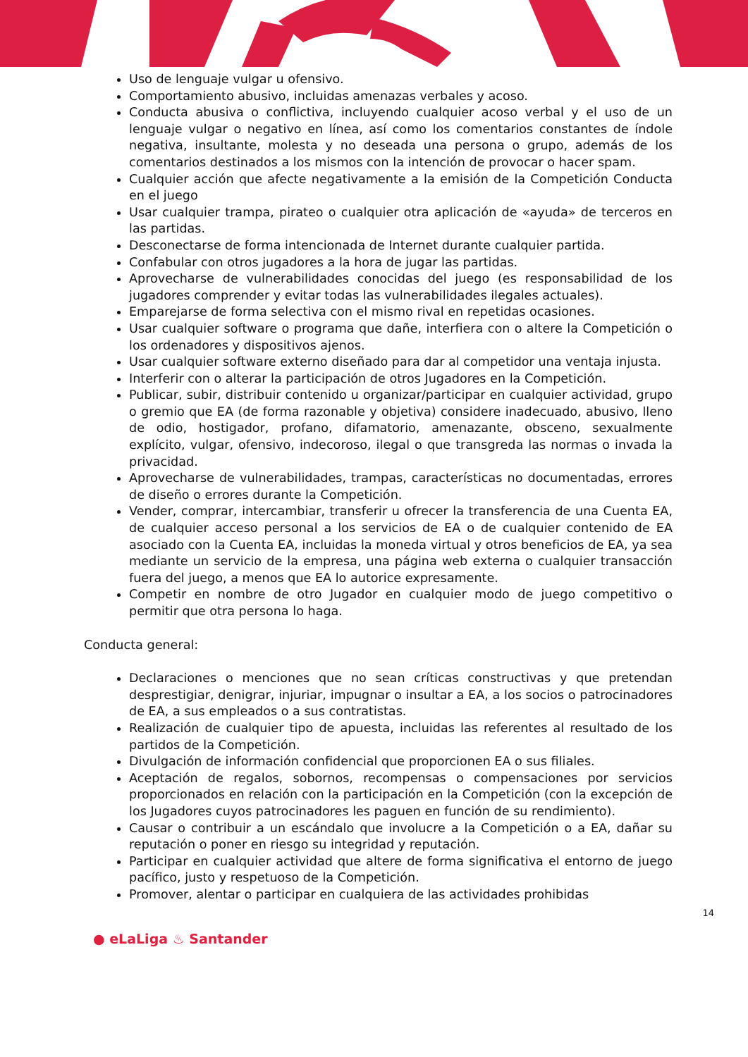Uso de lenguaje vulgar u ofensivo.
Comportamiento abusivo, incluidas amenazas verbales y acoso.
Conducta abusiva o conflictiva, incluyendo cualquier acoso verbal y el uso de un lenguaje vulgar o negativo en línea, así como los comentarios constantes de índole negativa, insultante, molesta y no deseada una persona o grupo, además de los comentarios destinados a los mismos con la intención de provocar o hacer spam.
Cualquier acción que afecte negativamente a la emisión de la Competición Conducta en el juego
Usar cualquier trampa, pirateo o cualquier otra aplicación de «ayuda» de terceros en las partidas.
Desconectarse de forma intencionada de Internet durante cualquier partida.
Confabular con otros jugadores a la hora de jugar las partidas.
Aprovecharse de vulnerabilidades conocidas del juego (es responsabilidad de los jugadores comprender y evitar todas las vulnerabilidades ilegales actuales).
Emparejarse de forma selectiva con el mismo rival en repetidas ocasiones.
Usar cualquier software o programa que dañe, interfiera con o altere la Competición o los ordenadores y dispositivos ajenos.
Usar cualquier software externo diseñado para dar al competidor una ventaja injusta.
Interferir con o alterar la participación de otros Jugadores en la Competición.
Publicar, subir, distribuir contenido u organizar/participar en cualquier actividad, grupo o gremio que EA (de forma razonable y objetiva) considere inadecuado, abusivo, lleno de odio, hostigador, profano, difamatorio, amenazante, obsceno, sexualmente explícito, vulgar, ofensivo, indecoroso, ilegal o que transgreda las normas o invada la privacidad.
Aprovecharse de vulnerabilidades, trampas, características no documentadas, errores de diseño o errores durante la Competición.
Vender, comprar, intercambiar, transferir u ofrecer la transferencia de una Cuenta EA, de cualquier acceso personal a los servicios de EA o de cualquier contenido de EA asociado con la Cuenta EA, incluidas la moneda virtual y otros beneficios de EA, ya sea mediante un servicio de la empresa, una página web externa o cualquier transacción fuera del juego, a menos que EA lo autorice expresamente.
Competir en nombre de otro Jugador en cualquier modo de juego competitivo o permitir que otra persona lo haga.
Conducta general:
Declaraciones o menciones que no sean críticas constructivas y que pretendan desprestigiar, denigrar, injuriar, impugnar o insultar a EA, a los socios o patrocinadores de EA, a sus empleados o a sus contratistas.
Realización de cualquier tipo de apuesta, incluidas las referentes al resultado de los partidos de la Competición.
Divulgación de información confidencial que proporcionen EA o sus filiales.
Aceptación de regalos, sobornos, recompensas o compensaciones por servicios proporcionados en relación con la participación en la Competición (con la excepción de los Jugadores cuyos patrocinadores les paguen en función de su rendimiento).
Causar o contribuir a un escándalo que involucre a la Competición o a EA, dañar su reputación o poner en riesgo su integridad y reputación.
Participar en cualquier actividad que altere de forma significativa el entorno de juego pacífico, justo y respetuoso de la Competición.
Promover, alentar o participar en cualquiera de las actividades prohibidas
14
● eLaLiga ♨ Santander